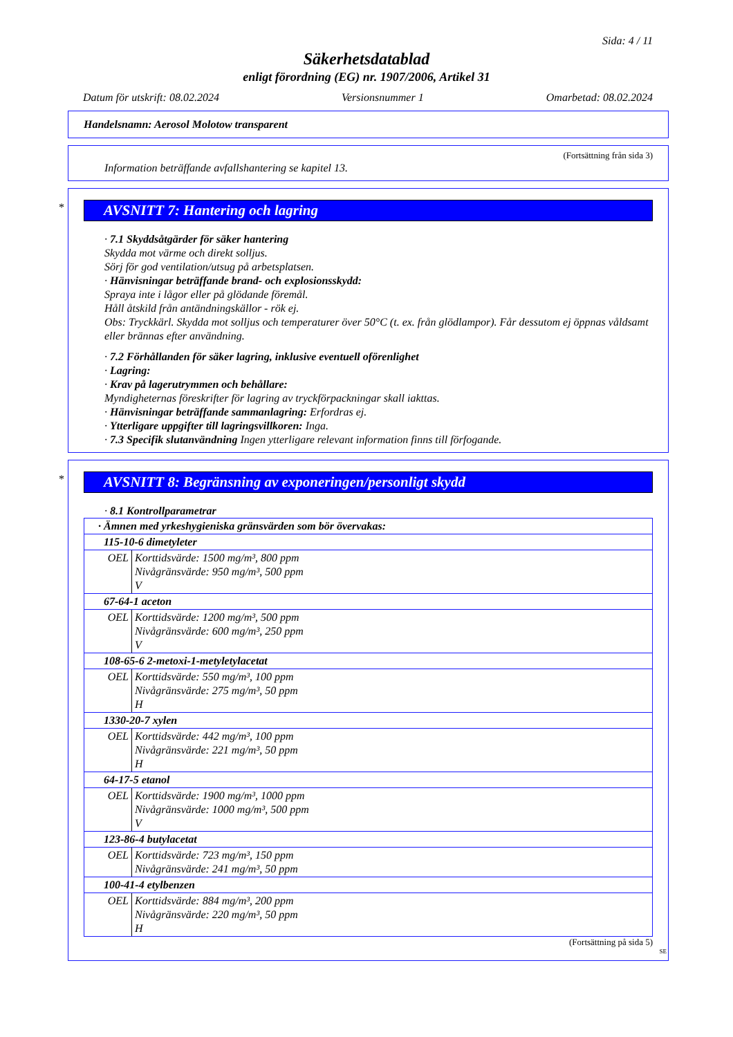Sida: 4 / 11
Säkerhetsdatablad
enligt förordning (EG) nr. 1907/2006, Artikel 31
Datum för utskrift: 08.02.2024 Versionsnummer 1 Omarbetad: 08.02.2024
Handelsnamn: Aerosol Molotow transparent
(Fortsättning från sida 3)
Information beträffande avfallshantering se kapitel 13.
*
AVSNITT 7: Hantering och lagring
· 7.1 Skyddsåtgärder för säker hantering
Skydda mot värme och direkt solljus.
Sörj för god ventilation/utsug på arbetsplatsen.
· Hänvisningar beträffande brand- och explosionsskydd:
Spraya inte i lågor eller på glödande föremål.
Håll åtskild från antändningskällor - rök ej.
Obs: Tryckkärl. Skydda mot solljus och temperaturer över 50°C (t. ex. från glödlampor). Får dessutom ej öppnas våldsamt eller brännas efter användning.
· 7.2 Förhållanden för säker lagring, inklusive eventuell oförenlighet
· Lagring:
· Krav på lagerutrymmen och behållare:
Myndigheternas föreskrifter för lagring av tryckförpackningar skall iakttas.
· Hänvisningar beträffande sammanlagring: Erfordras ej.
· Ytterligare uppgifter till lagringsvillkoren: Inga.
· 7.3 Specifik slutanvändning Ingen ytterligare relevant information finns till förfogande.
*
AVSNITT 8: Begränsning av exponeringen/personligt skydd
· 8.1 Kontrollparametrar
| · Ämnen med yrkeshygieniska gränsvärden som bör övervakas: | |
| 115-10-6 dimetyleter | |
| OEL | Korttidsvärde: 1500 mg/m³, 800 ppm Nivågränsvärde: 950 mg/m³, 500 ppm V |
| 67-64-1 aceton | |
| OEL | Korttidsvärde: 1200 mg/m³, 500 ppm Nivågränsvärde: 600 mg/m³, 250 ppm V |
| 108-65-6 2-metoxi-1-metyletylacetat | |
| OEL | Korttidsvärde: 550 mg/m³, 100 ppm Nivågränsvärde: 275 mg/m³, 50 ppm H |
| 1330-20-7 xylen | |
| OEL | Korttidsvärde: 442 mg/m³, 100 ppm Nivågränsvärde: 221 mg/m³, 50 ppm H |
| 64-17-5 etanol | |
| OEL | Korttidsvärde: 1900 mg/m³, 1000 ppm Nivågränsvärde: 1000 mg/m³, 500 ppm V |
| 123-86-4 butylacetat | |
| OEL | Korttidsvärde: 723 mg/m³, 150 ppm Nivågränsvärde: 241 mg/m³, 50 ppm |
| 100-41-4 etylbenzen | |
| OEL | Korttidsvärde: 884 mg/m³, 200 ppm Nivågränsvärde: 220 mg/m³, 50 ppm H |
(Fortsättning på sida 5)
SE